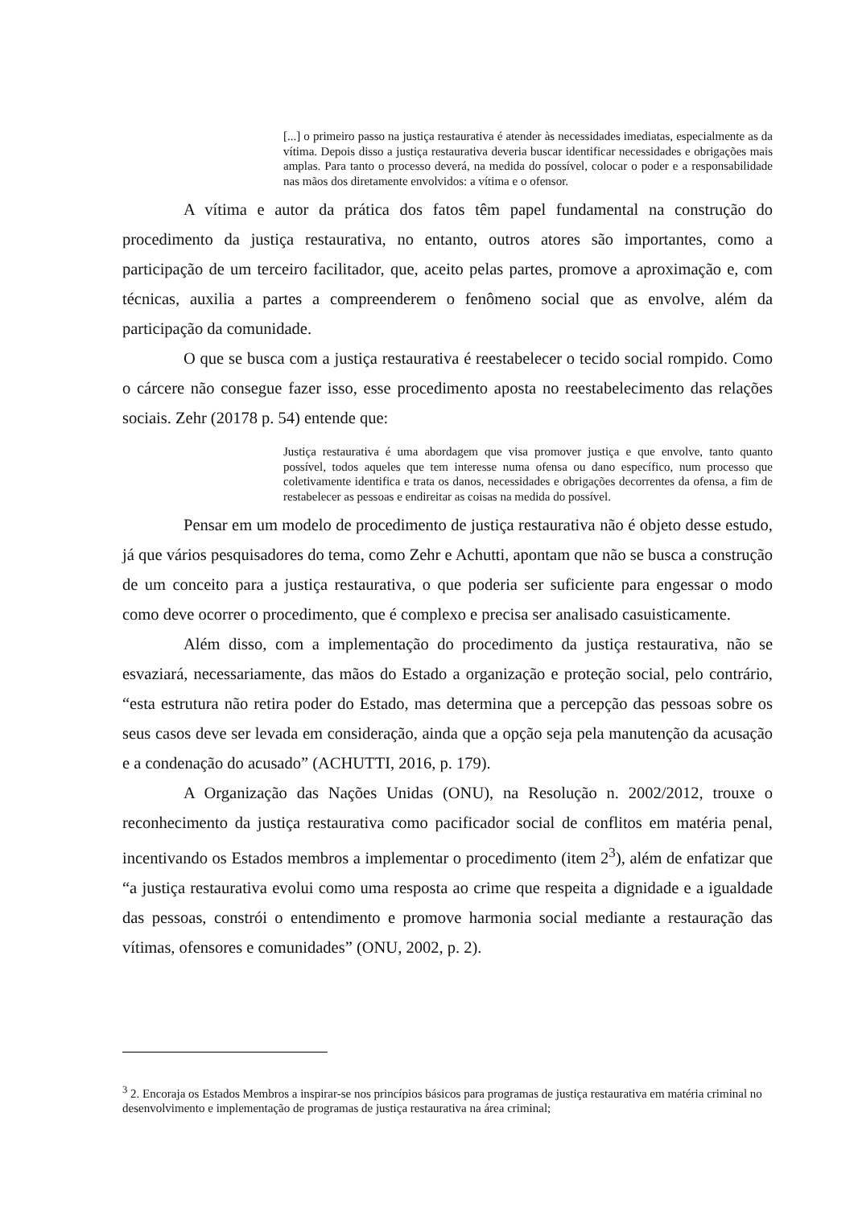[...] o primeiro passo na justiça restaurativa é atender às necessidades imediatas, especialmente as da vítima. Depois disso a justiça restaurativa deveria buscar identificar necessidades e obrigações mais amplas. Para tanto o processo deverá, na medida do possível, colocar o poder e a responsabilidade nas mãos dos diretamente envolvidos: a vítima e o ofensor.
A vítima e autor da prática dos fatos têm papel fundamental na construção do procedimento da justiça restaurativa, no entanto, outros atores são importantes, como a participação de um terceiro facilitador, que, aceito pelas partes, promove a aproximação e, com técnicas, auxilia a partes a compreenderem o fenômeno social que as envolve, além da participação da comunidade.
O que se busca com a justiça restaurativa é reestabelecer o tecido social rompido. Como o cárcere não consegue fazer isso, esse procedimento aposta no reestabelecimento das relações sociais. Zehr (20178 p. 54) entende que:
Justiça restaurativa é uma abordagem que visa promover justiça e que envolve, tanto quanto possível, todos aqueles que tem interesse numa ofensa ou dano específico, num processo que coletivamente identifica e trata os danos, necessidades e obrigações decorrentes da ofensa, a fim de restabelecer as pessoas e endireitar as coisas na medida do possível.
Pensar em um modelo de procedimento de justiça restaurativa não é objeto desse estudo, já que vários pesquisadores do tema, como Zehr e Achutti, apontam que não se busca a construção de um conceito para a justiça restaurativa, o que poderia ser suficiente para engessar o modo como deve ocorrer o procedimento, que é complexo e precisa ser analisado casuisticamente.
Além disso, com a implementação do procedimento da justiça restaurativa, não se esvaziará, necessariamente, das mãos do Estado a organização e proteção social, pelo contrário, “esta estrutura não retira poder do Estado, mas determina que a percepção das pessoas sobre os seus casos deve ser levada em consideração, ainda que a opção seja pela manutenção da acusação e a condenação do acusado” (ACHUTTI, 2016, p. 179).
A Organização das Nações Unidas (ONU), na Resolução n. 2002/2012, trouxe o reconhecimento da justiça restaurativa como pacificador social de conflitos em matéria penal, incentivando os Estados membros a implementar o procedimento (item 2<sup>3</sup>), além de enfatizar que “a justiça restaurativa evolui como uma resposta ao crime que respeita a dignidade e a igualdade das pessoas, constrói o entendimento e promove harmonia social mediante a restauração das vítimas, ofensores e comunidades” (ONU, 2002, p. 2).
<sup>3</sup> 2. Encoraja os Estados Membros a inspirar-se nos princípios básicos para programas de justiça restaurativa em matéria criminal no desenvolvimento e implementação de programas de justiça restaurativa na área criminal;